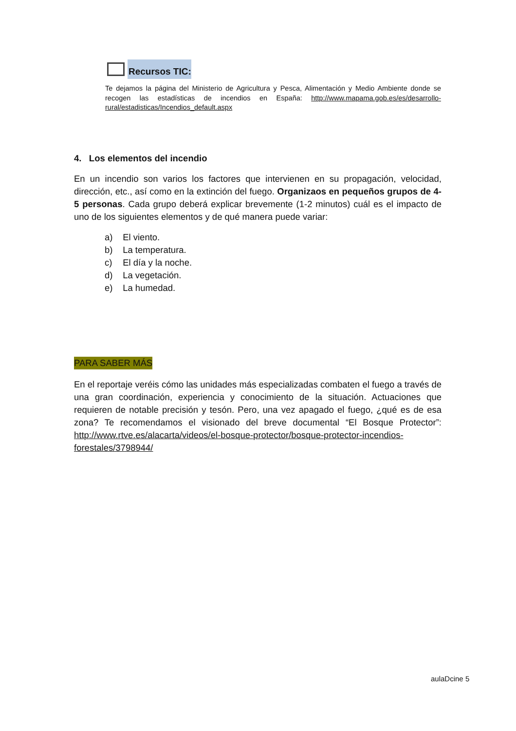Recursos TIC:
Te dejamos la página del Ministerio de Agricultura y Pesca, Alimentación y Medio Ambiente donde se recogen las estadísticas de incendios en España: http://www.mapama.gob.es/es/desarrollo-rural/estadisticas/Incendios_default.aspx
4. Los elementos del incendio
En un incendio son varios los factores que intervienen en su propagación, velocidad, dirección, etc., así como en la extinción del fuego. Organizaos en pequeños grupos de 4-5 personas. Cada grupo deberá explicar brevemente (1-2 minutos) cuál es el impacto de uno de los siguientes elementos y de qué manera puede variar:
a) El viento.
b) La temperatura.
c) El día y la noche.
d) La vegetación.
e) La humedad.
PARA SABER MÁS
En el reportaje veréis cómo las unidades más especializadas combaten el fuego a través de una gran coordinación, experiencia y conocimiento de la situación. Actuaciones que requieren de notable precisión y tesón. Pero, una vez apagado el fuego, ¿qué es de esa zona? Te recomendamos el visionado del breve documental “El Bosque Protector”: http://www.rtve.es/alacarta/videos/el-bosque-protector/bosque-protector-incendios-forestales/3798944/
aulaDcine 5